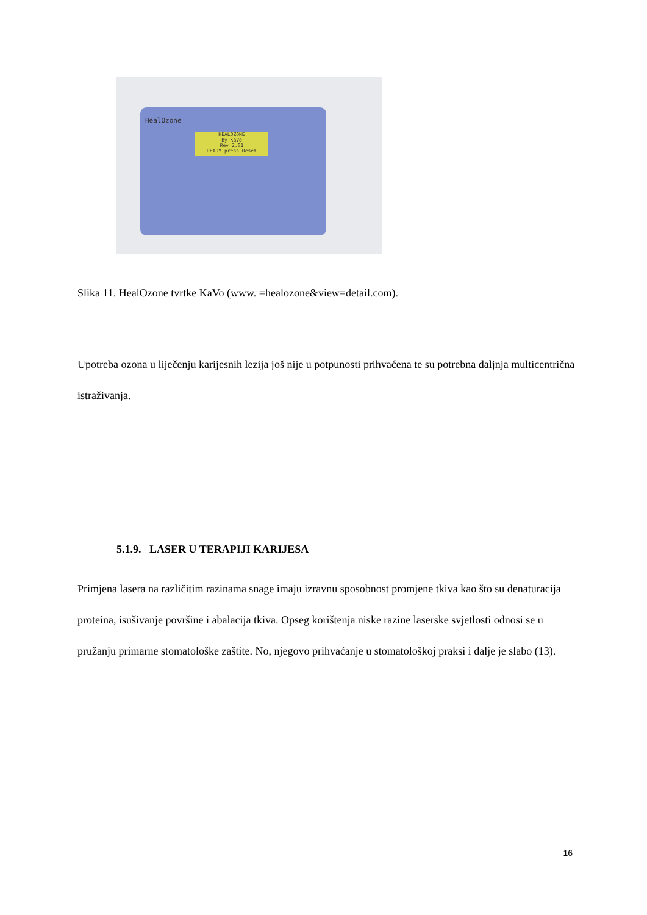HealOzone
HEALOZONE
By KaVo
Rev 2.01
READY press Reset
Slika 11. HealOzone tvrtke KaVo (www. =healozone&view=detail.com).
Upotreba ozona u liječenju karijesnih lezija još nije u potpunosti prihvaćena te su potrebna daljnja multicentrična istraživanja.
5.1.9. LASER U TERAPIJI KARIJESA
Primjena lasera na različitim razinama snage imaju izravnu sposobnost promjene tkiva kao što su denaturacija proteina, isušivanje površine i abalacija tkiva. Opseg korištenja niske razine laserske svjetlosti odnosi se u pružanju primarne stomatološke zaštite. No, njegovo prihvaćanje u stomatološkoj praksi i dalje je slabo (13).
16